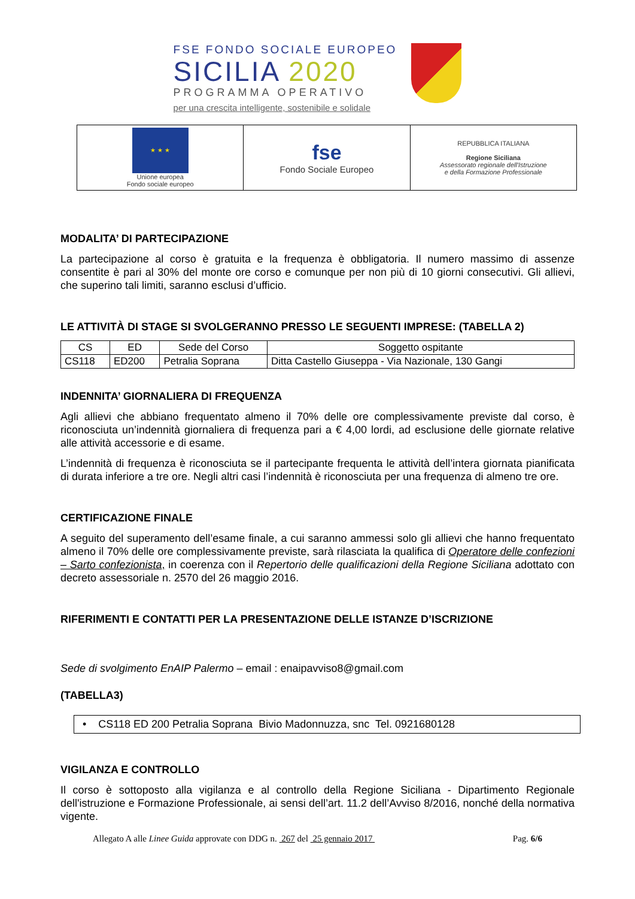FSE FONDO SOCIALE EUROPEO
SICILIA 2020
PROGRAMMA OPERATIVO
per una crescita intelligente, sostenibile e solidale
| ★ ★ ★ Unione europea Fondo sociale europeo | fse Fondo Sociale Europeo | REPUBBLICA ITALIANA Regione Siciliana Assessorato regionale dell'Istruzione e della Formazione Professionale |
MODALITA’ DI PARTECIPAZIONE
La partecipazione al corso è gratuita e la frequenza è obbligatoria. Il numero massimo di assenze consentite è pari al 30% del monte ore corso e comunque per non più di 10 giorni consecutivi. Gli allievi, che superino tali limiti, saranno esclusi d’ufficio.
LE ATTIVITÀ DI STAGE SI SVOLGERANNO PRESSO LE SEGUENTI IMPRESE: (TABELLA 2)
| CS | ED | Sede del Corso | Soggetto ospitante |
| --- | --- | --- | --- |
| CS118 | ED200 | Petralia Soprana | Ditta Castello Giuseppa - Via Nazionale, 130 Gangi |
INDENNITA’ GIORNALIERA DI FREQUENZA
Agli allievi che abbiano frequentato almeno il 70% delle ore complessivamente previste dal corso, è riconosciuta un’indennità giornaliera di frequenza pari a € 4,00 lordi, ad esclusione delle giornate relative alle attività accessorie e di esame.
L’indennità di frequenza è riconosciuta se il partecipante frequenta le attività dell’intera giornata pianificata di durata inferiore a tre ore. Negli altri casi l’indennità è riconosciuta per una frequenza di almeno tre ore.
CERTIFICAZIONE FINALE
A seguito del superamento dell’esame finale, a cui saranno ammessi solo gli allievi che hanno frequentato almeno il 70% delle ore complessivamente previste, sarà rilasciata la qualifica di Operatore delle confezioni – Sarto confezionista, in coerenza con il Repertorio delle qualificazioni della Regione Siciliana adottato con decreto assessoriale n. 2570 del 26 maggio 2016.
RIFERIMENTI E CONTATTI PER LA PRESENTAZIONE DELLE ISTANZE D’ISCRIZIONE
Sede di svolgimento EnAIP Palermo – email : enaipavviso8@gmail.com
(TABELLA3)
• CS118 ED 200 Petralia Soprana Bivio Madonnuzza, snc Tel. 0921680128
VIGILANZA E CONTROLLO
Il corso è sottoposto alla vigilanza e al controllo della Regione Siciliana - Dipartimento Regionale dell'istruzione e Formazione Professionale, ai sensi dell’art. 11.2 dell’Avviso 8/2016, nonché della normativa vigente.
Allegato A alle Linee Guida approvate con DDG n. 267 del 25 gennaio 2017 Pag. 6/6